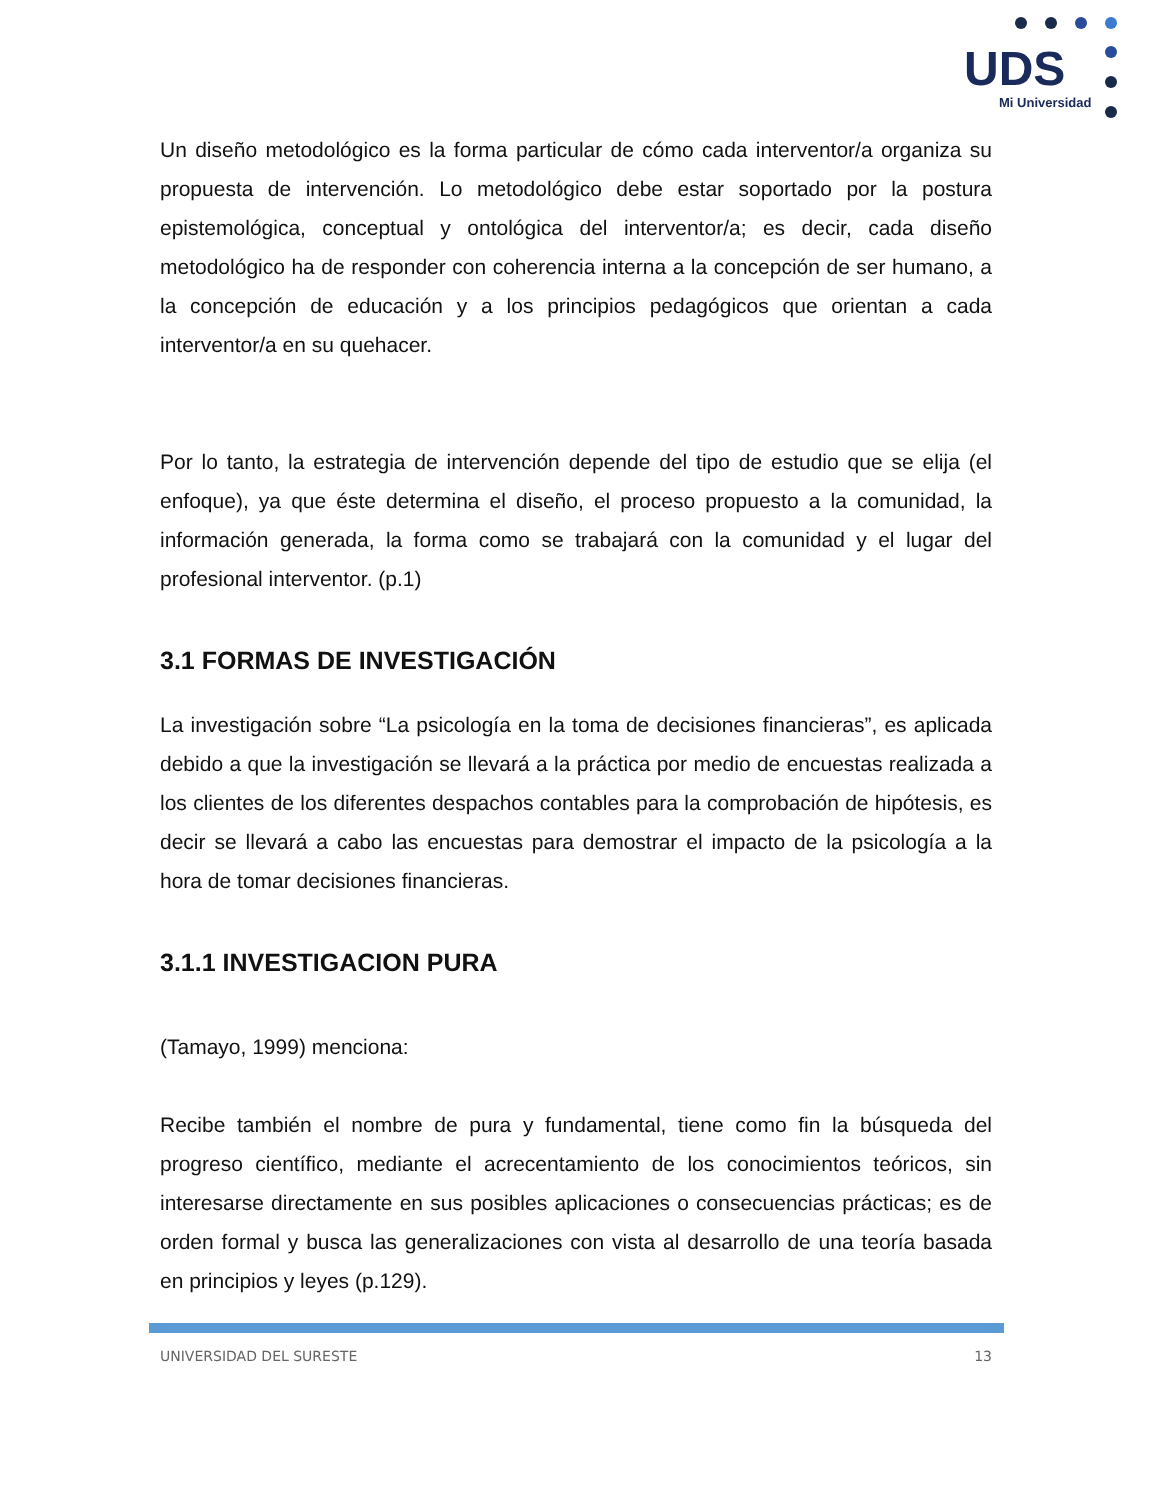UDS
Mi Universidad
Un diseño metodológico es la forma particular de cómo cada interventor/a organiza su propuesta de intervención. Lo metodológico debe estar soportado por la postura epistemológica, conceptual y ontológica del interventor/a; es decir, cada diseño metodológico ha de responder con coherencia interna a la concepción de ser humano, a la concepción de educación y a los principios pedagógicos que orientan a cada interventor/a en su quehacer.
Por lo tanto, la estrategia de intervención depende del tipo de estudio que se elija (el enfoque), ya que éste determina el diseño, el proceso propuesto a la comunidad, la información generada, la forma como se trabajará con la comunidad y el lugar del profesional interventor. (p.1)
3.1 FORMAS DE INVESTIGACIÓN
La investigación sobre “La psicología en la toma de decisiones financieras”, es aplicada debido a que la investigación se llevará a la práctica por medio de encuestas realizada a los clientes de los diferentes despachos contables para la comprobación de hipótesis, es decir se llevará a cabo las encuestas para demostrar el impacto de la psicología a la hora de tomar decisiones financieras.
3.1.1 INVESTIGACION PURA
(Tamayo, 1999) menciona:
Recibe también el nombre de pura y fundamental, tiene como fin la búsqueda del progreso científico, mediante el acrecentamiento de los conocimientos teóricos, sin interesarse directamente en sus posibles aplicaciones o consecuencias prácticas; es de orden formal y busca las generalizaciones con vista al desarrollo de una teoría basada en principios y leyes (p.129).
UNIVERSIDAD DEL SURESTE 13